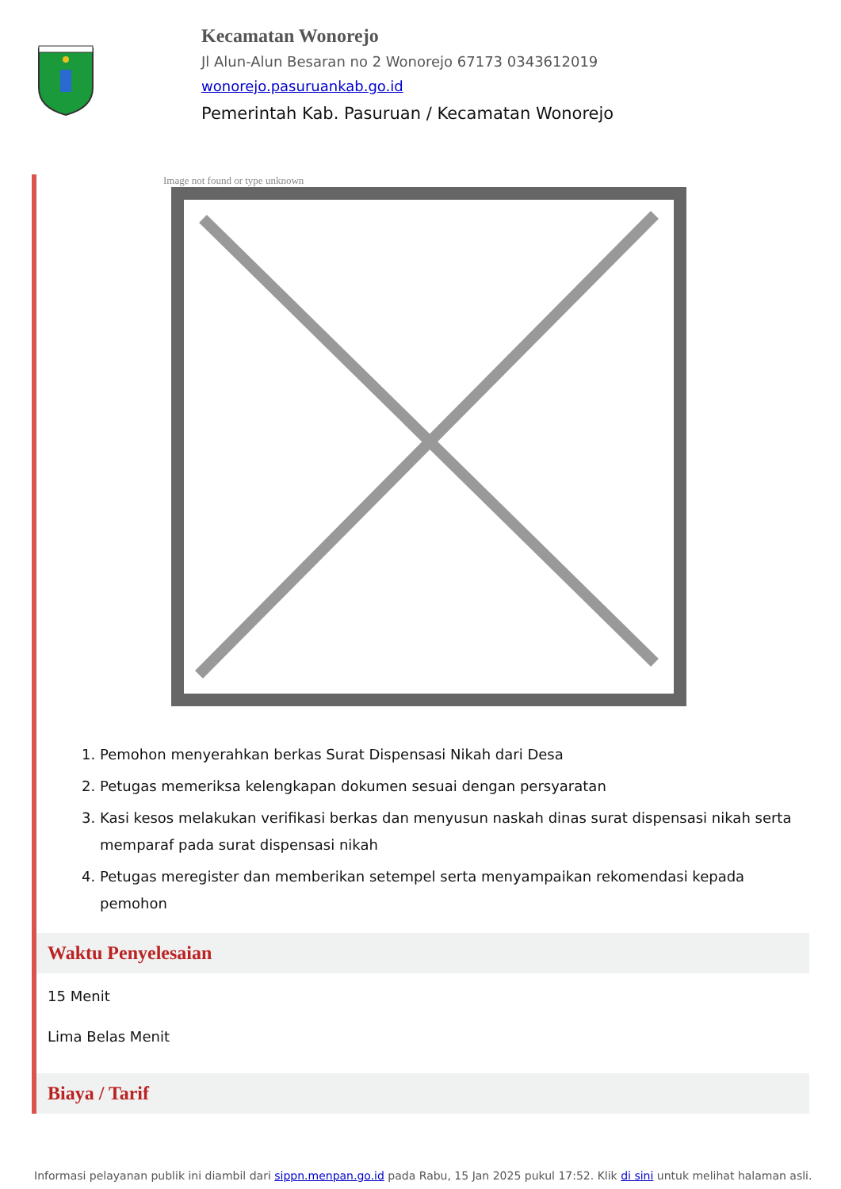Kecamatan Wonorejo
Jl Alun-Alun Besaran no 2 Wonorejo 67173 0343612019
wonorejo.pasuruankab.go.id
Pemerintah Kab. Pasuruan / Kecamatan Wonorejo
Image not found or type unknown
1. Pemohon menyerahkan berkas Surat Dispensasi Nikah dari Desa
2. Petugas memeriksa kelengkapan dokumen sesuai dengan persyaratan
3. Kasi kesos melakukan verifikasi berkas dan menyusun naskah dinas surat dispensasi nikah serta memparaf pada surat dispensasi nikah
4. Petugas meregister dan memberikan setempel serta menyampaikan rekomendasi kepada pemohon
Waktu Penyelesaian
15 Menit
Lima Belas Menit
Biaya / Tarif
Informasi pelayanan publik ini diambil dari sippn.menpan.go.id pada Rabu, 15 Jan 2025 pukul 17:52. Klik di sini untuk melihat halaman asli.